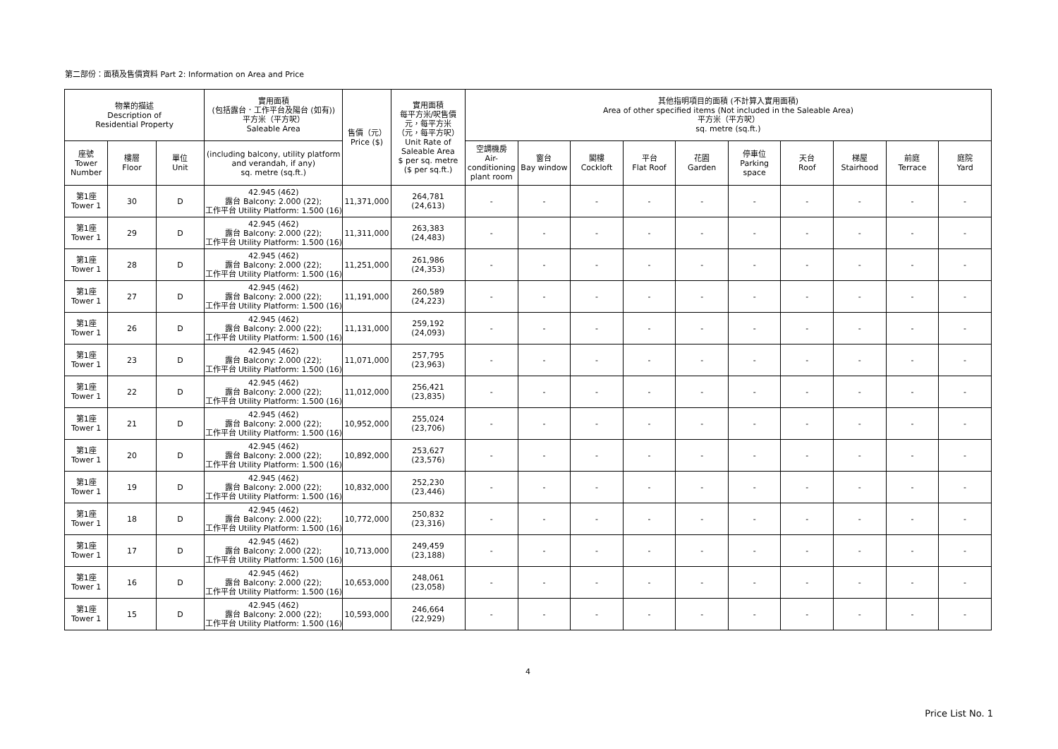第二部份：面積及售價資料 Part 2: Information on Area and Price
| 物業的描述 Description of Residential Property | | | 實用面積 (包括露台．工作平台及陽台 (如有)) 平方米（平方呎） Saleable Area | 售價（元） Price ($) | 實用面積 每平方米/呎售價 元，每平方米 （元，每平方呎） Unit Rate of Saleable Area $ per sq. metre ($ per sq.ft.) | 其他指明項目的面積 (不計算入實用面積) Area of other specified items (Not included in the Saleable Area) 平方米（平方呎） sq. metre (sq.ft.) | | | | | | | | | |
| --- | --- | --- | --- | --- | --- | --- | --- | --- | --- | --- | --- | --- | --- | --- | --- |
| 座號 Tower Number | 樓層 Floor | 單位 Unit | (including balcony, utility platform and verandah, if any) sq. metre (sq.ft.) | | | 空調機房 Air- conditioning plant room | 窗台 Bay window | 閣樓 Cockloft | 平台 Flat Roof | 花園 Garden | 停車位 Parking space | 天台 Roof | 梯屋 Stairhood | 前庭 Terrace | 庭院 Yard |
| 第1座 Tower 1 | 30 | D | 42.945 (462) 露台 Balcony: 2.000 (22); 工作平台 Utility Platform: 1.500 (16) | 11,371,000 | 264,781 (24,613) | - | - | - | - | - | - | - | - | - | - |
| 第1座 Tower 1 | 29 | D | 42.945 (462) 露台 Balcony: 2.000 (22); 工作平台 Utility Platform: 1.500 (16) | 11,311,000 | 263,383 (24,483) | - | - | - | - | - | - | - | - | - | - |
| 第1座 Tower 1 | 28 | D | 42.945 (462) 露台 Balcony: 2.000 (22); 工作平台 Utility Platform: 1.500 (16) | 11,251,000 | 261,986 (24,353) | - | - | - | - | - | - | - | - | - | - |
| 第1座 Tower 1 | 27 | D | 42.945 (462) 露台 Balcony: 2.000 (22); 工作平台 Utility Platform: 1.500 (16) | 11,191,000 | 260,589 (24,223) | - | - | - | - | - | - | - | - | - | - |
| 第1座 Tower 1 | 26 | D | 42.945 (462) 露台 Balcony: 2.000 (22); 工作平台 Utility Platform: 1.500 (16) | 11,131,000 | 259,192 (24,093) | - | - | - | - | - | - | - | - | - | - |
| 第1座 Tower 1 | 23 | D | 42.945 (462) 露台 Balcony: 2.000 (22); 工作平台 Utility Platform: 1.500 (16) | 11,071,000 | 257,795 (23,963) | - | - | - | - | - | - | - | - | - | - |
| 第1座 Tower 1 | 22 | D | 42.945 (462) 露台 Balcony: 2.000 (22); 工作平台 Utility Platform: 1.500 (16) | 11,012,000 | 256,421 (23,835) | - | - | - | - | - | - | - | - | - | - |
| 第1座 Tower 1 | 21 | D | 42.945 (462) 露台 Balcony: 2.000 (22); 工作平台 Utility Platform: 1.500 (16) | 10,952,000 | 255,024 (23,706) | - | - | - | - | - | - | - | - | - | - |
| 第1座 Tower 1 | 20 | D | 42.945 (462) 露台 Balcony: 2.000 (22); 工作平台 Utility Platform: 1.500 (16) | 10,892,000 | 253,627 (23,576) | - | - | - | - | - | - | - | - | - | - |
| 第1座 Tower 1 | 19 | D | 42.945 (462) 露台 Balcony: 2.000 (22); 工作平台 Utility Platform: 1.500 (16) | 10,832,000 | 252,230 (23,446) | - | - | - | - | - | - | - | - | - | - |
| 第1座 Tower 1 | 18 | D | 42.945 (462) 露台 Balcony: 2.000 (22); 工作平台 Utility Platform: 1.500 (16) | 10,772,000 | 250,832 (23,316) | - | - | - | - | - | - | - | - | - | - |
| 第1座 Tower 1 | 17 | D | 42.945 (462) 露台 Balcony: 2.000 (22); 工作平台 Utility Platform: 1.500 (16) | 10,713,000 | 249,459 (23,188) | - | - | - | - | - | - | - | - | - | - |
| 第1座 Tower 1 | 16 | D | 42.945 (462) 露台 Balcony: 2.000 (22); 工作平台 Utility Platform: 1.500 (16) | 10,653,000 | 248,061 (23,058) | - | - | - | - | - | - | - | - | - | - |
| 第1座 Tower 1 | 15 | D | 42.945 (462) 露台 Balcony: 2.000 (22); 工作平台 Utility Platform: 1.500 (16) | 10,593,000 | 246,664 (22,929) | - | - | - | - | - | - | - | - | - | - |
4
Price List No. 1